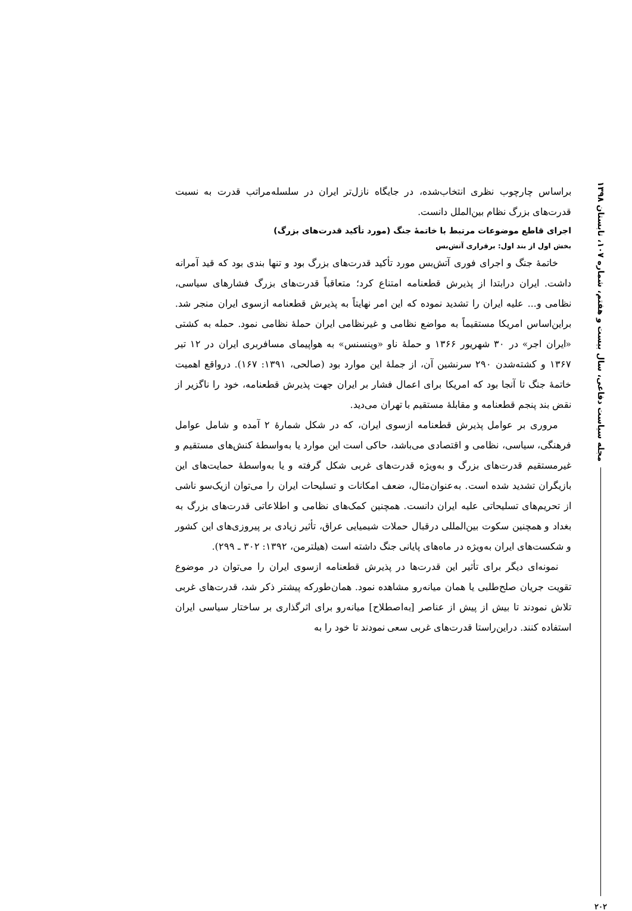مجله سیاست دفاعی، سال بیست و هفتم، شماره ۱۰۷، تابستان ۱۳۹۸
۲۰۲
براساس چارچوب نظری انتخاب‌شده، در جایگاه نازل‌تر ایران در سلسله‌مراتب قدرت به نسبت قدرت‌های بزرگ نظام بین‌الملل دانست.
اجرای قاطع موضوعات مرتبط با خاتمهٔ جنگ (مورد تأکید قدرت‌های بزرگ)
بخش اول از بند اول: برقراری آتش‌بس
خاتمهٔ جنگ و اجرای فوری آتش‌بس مورد تأکید قدرت‌های بزرگ بود و تنها بندی بود که قید آمرانه داشت. ایران درابتدا از پذیرش قطعنامه امتناع کرد؛ متعاقباً قدرت‌های بزرگ فشارهای سیاسی، نظامی و... علیه ایران را تشدید نموده که این امر نهایتاً به پذیرش قطعنامه ازسوی ایران منجر شد. براین‌اساس امریکا مستقیماً به مواضع نظامی و غیرنظامی ایران حملهٔ نظامی نمود. حمله به کشتی «ایران اجر» در ۳۰ شهریور ۱۳۶۶ و حملهٔ ناو «وینسنس» به هواپیمای مسافربری ایران در ۱۲ تیر ۱۳۶۷ و کشته‌شدن ۲۹۰ سرنشین آن، از جملهٔ این موارد بود (صالحی، ۱۳۹۱: ۱۶۷). درواقع اهمیت خاتمهٔ جنگ تا آنجا بود که امریکا برای اعمال فشار بر ایران جهت پذیرش قطعنامه، خود را ناگزیر از نقض بند پنجم قطعنامه و مقابلهٔ مستقیم با تهران می‌دید.
مروری بر عوامل پذیرش قطعنامه ازسوی ایران، که در شکل شمارهٔ ۲ آمده و شامل عوامل فرهنگی، سیاسی، نظامی و اقتصادی می‌باشد، حاکی است این موارد یا به‌واسطهٔ کنش‌های مستقیم و غیرمستقیم قدرت‌های بزرگ و به‌ویژه قدرت‌های غربی شکل گرفته و یا به‌واسطهٔ حمایت‌های این بازیگران تشدید شده است. به‌عنوان‌مثال، ضعف امکانات و تسلیحات ایران را می‌توان ازیک‌سو ناشی از تحریم‌های تسلیحاتی علیه ایران دانست. همچنین کمک‌های نظامی و اطلاعاتی قدرت‌های بزرگ به بغداد و همچنین سکوت بین‌المللی درقبال حملات شیمیایی عراق، تأثیر زیادی بر پیروزی‌های این کشور و شکست‌های ایران به‌ویژه در ماه‌های پایانی جنگ داشته است (هیلترمن، ۱۳۹۲: ۳۰۲ ـ ۲۹۹).
نمونه‌ای دیگر برای تأثیر این قدرت‌ها در پذیرش قطعنامه ازسوی ایران را می‌توان در موضوع تقویت جریان صلح‌طلبی یا همان میانه‌رو مشاهده نمود. همان‌طورکه پیشتر ذکر شد، قدرت‌های غربی تلاش نمودند تا بیش از پیش از عناصر [به‌اصطلاح] میانه‌رو برای اثرگذاری بر ساختار سیاسی ایران استفاده کنند. دراین‌راستا قدرت‌های غربی سعی نمودند تا خود را به